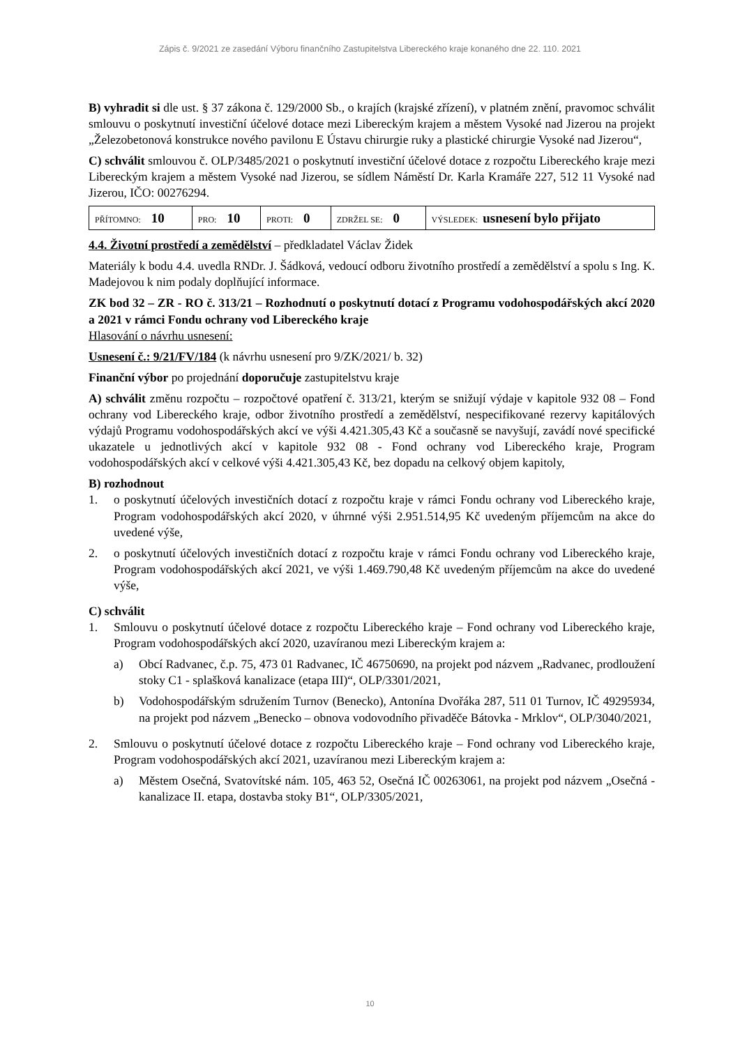Zápis č. 9/2021 ze zasedání Výboru finančního Zastupitelstva Libereckého kraje konaného dne 22. 110. 2021
B) vyhradit si dle ust. § 37 zákona č. 129/2000 Sb., o krajích (krajské zřízení), v platném znění, pravomoc schválit smlouvu o poskytnutí investiční účelové dotace mezi Libereckým krajem a městem Vysoké nad Jizerou na projekt „Železobetonová konstrukce nového pavilonu E Ústavu chirurgie ruky a plastické chirurgie Vysoké nad Jizerou“,
C) schválit smlouvou č. OLP/3485/2021 o poskytnutí investiční účelové dotace z rozpočtu Libereckého kraje mezi Libereckým krajem a městem Vysoké nad Jizerou, se sídlem Náměstí Dr. Karla Kramáře 227, 512 11 Vysoké nad Jizerou, IČO: 00276294.
| PŘÍTOMNO: 10 | PRO: 10 | PROTI: 0 | ZDRŽEL SE: 0 | VÝSLEDEK: usnesení bylo přijato |
4.4. Životní prostředí a zemědělství – předkladatel Václav Židek
Materiály k bodu 4.4. uvedla RNDr. J. Šádková, vedoucí odboru životního prostředí a zemědělství a spolu s Ing. K. Madejovou k nim podaly doplňující informace.
ZK bod 32 – ZR - RO č. 313/21 – Rozhodnutí o poskytnutí dotací z Programu vodohospodářských akcí 2020 a 2021 v rámci Fondu ochrany vod Libereckého kraje
Hlasování o návrhu usnesení:
Usnesení č.: 9/21/FV/184 (k návrhu usnesení pro 9/ZK/2021/ b. 32)
Finanční výbor po projednání doporučuje zastupitelstvu kraje
A) schválit změnu rozpočtu – rozpočtové opatření č. 313/21, kterým se snižují výdaje v kapitole 932 08 – Fond ochrany vod Libereckého kraje, odbor životního prostředí a zemědělství, nespecifikované rezervy kapitálových výdajů Programu vodohospodářských akcí ve výši 4.421.305,43 Kč a současně se navyšují, zavádí nové specifické ukazatele u jednotlivých akcí v kapitole 932 08 - Fond ochrany vod Libereckého kraje, Program vodohospodářských akcí v celkové výši 4.421.305,43 Kč, bez dopadu na celkový objem kapitoly,
B) rozhodnout
1. o poskytnutí účelových investičních dotací z rozpočtu kraje v rámci Fondu ochrany vod Libereckého kraje, Program vodohospodářských akcí 2020, v úhrnné výši 2.951.514,95 Kč uvedeným příjemcům na akce do uvedené výše,
2. o poskytnutí účelových investičních dotací z rozpočtu kraje v rámci Fondu ochrany vod Libereckého kraje, Program vodohospodářských akcí 2021, ve výši 1.469.790,48 Kč uvedeným příjemcům na akce do uvedené výše,
C) schválit
1. Smlouvu o poskytnutí účelové dotace z rozpočtu Libereckého kraje – Fond ochrany vod Libereckého kraje, Program vodohospodářských akcí 2020, uzavíranou mezi Libereckým krajem a:
a) Obcí Radvanec, č.p. 75, 473 01 Radvanec, IČ 46750690, na projekt pod názvem „Radvanec, prodloužení stoky C1 - splašková kanalizace (etapa III)“, OLP/3301/2021,
b) Vodohospodářským sdružením Turnov (Benecko), Antonína Dvořáka 287, 511 01 Turnov, IČ 49295934, na projekt pod názvem „Benecko – obnova vodovodního přivaděče Bátovka - Mrklov“, OLP/3040/2021,
2. Smlouvu o poskytnutí účelové dotace z rozpočtu Libereckého kraje – Fond ochrany vod Libereckého kraje, Program vodohospodářských akcí 2021, uzavíranou mezi Libereckým krajem a:
a) Městem Osečná, Svatovítské nám. 105, 463 52, Osečná IČ 00263061, na projekt pod názvem „Osečná - kanalizace II. etapa, dostavba stoky B1“, OLP/3305/2021,
10